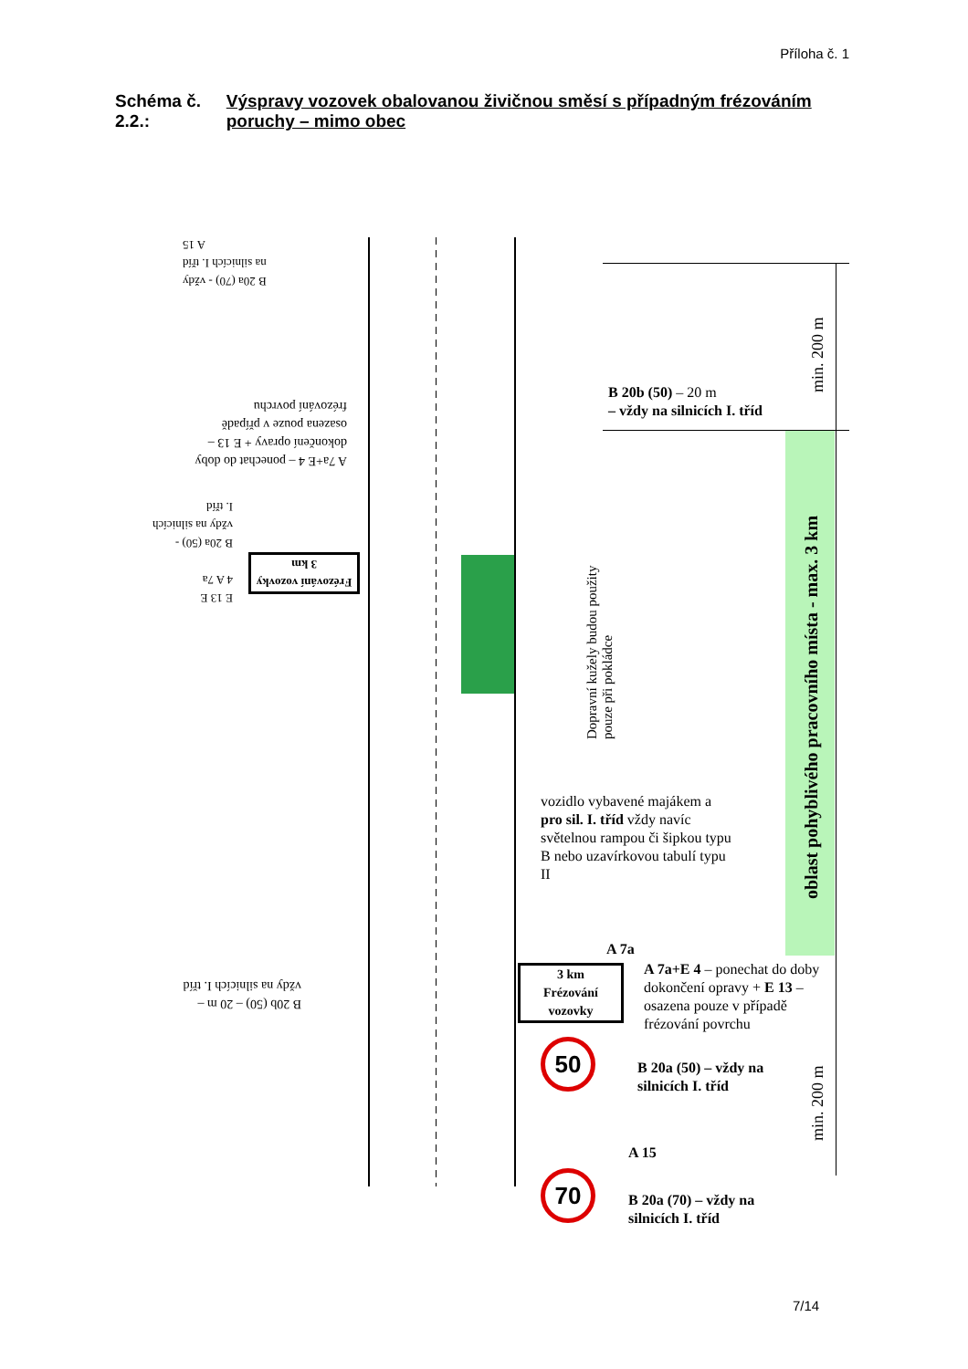Příloha č. 1
Schéma č. 2.2.: Výspravy vozovek obalovanou živičnou směsí s případným frézováním poruchy – mimo obec
B 20a (70) - vždy na silnicích I. tříd
A 15
A 7a+E 4 – ponechat do doby dokončení opravy + E 13 – osazena pouze v případě frézování povrchu
B 20a (50) - vždy na silnicích I. tříd
E 13 E 4 A 7a
Frézování vozovky
3 km
B 20b (50) – 20 m – vždy na silnicích I. tříd
B 20b (50) – 20 m
– vždy na silnicích I. tříd
min. 200 m
Dopravní kužely budou použity
pouze při pokládce
oblast pohyblivého pracovního místa - max. 3 km
vozidlo vybavené majákem a pro sil. I. tříd vždy navíc světelnou rampou či šipkou typu B nebo uzavírkovou tabulí typu II
A 7a
3 km
Frézování vozovky
A 7a+E 4 – ponechat do doby dokončení opravy + E 13 – osazena pouze v případě frézování povrchu
50
B 20a (50) – vždy na
silnicích I. tříd
min. 200 m
A 15
70
B 20a (70) – vždy na
silnicích I. tříd
7/14